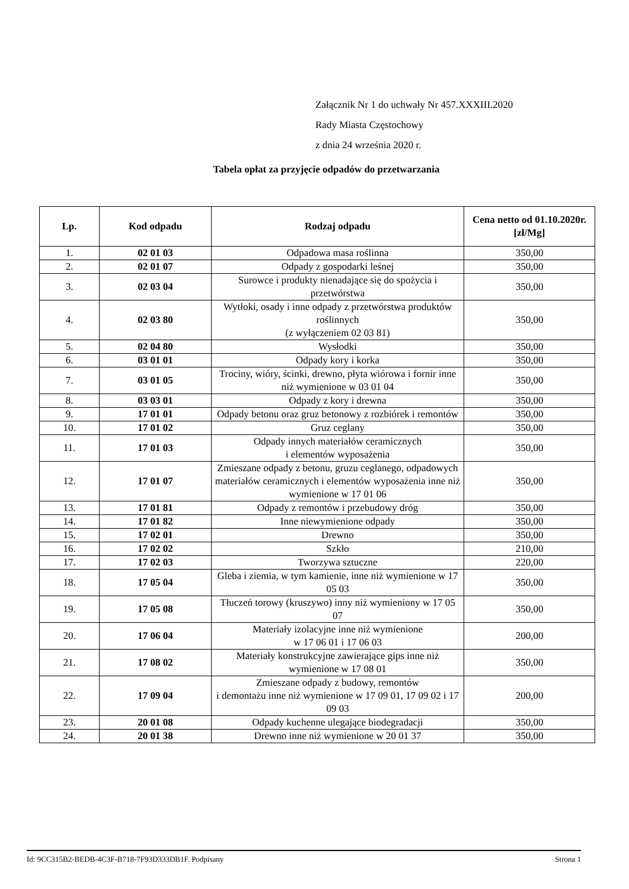Załącznik Nr 1 do uchwały Nr 457.XXXIII.2020
Rady Miasta Częstochowy
z dnia 24 września 2020 r.
Tabela opłat za przyjęcie odpadów do przetwarzania
| Lp. | Kod odpadu | Rodzaj odpadu | Cena netto od 01.10.2020r. [zł/Mg] |
| --- | --- | --- | --- |
| 1. | 02 01 03 | Odpadowa masa roślinna | 350,00 |
| 2. | 02 01 07 | Odpady z gospodarki leśnej | 350,00 |
| 3. | 02 03 04 | Surowce i produkty nienadające się do spożycia i przetwórstwa | 350,00 |
| 4. | 02 03 80 | Wytłoki, osady i inne odpady z przetwórstwa produktów roślinnych (z wyłączeniem 02 03 81) | 350,00 |
| 5. | 02 04 80 | Wysłodki | 350,00 |
| 6. | 03 01 01 | Odpady kory i korka | 350,00 |
| 7. | 03 01 05 | Trociny, wióry, ścinki, drewno, płyta wiórowa i fornir inne niż wymienione w 03 01 04 | 350,00 |
| 8. | 03 03 01 | Odpady z kory i drewna | 350,00 |
| 9. | 17 01 01 | Odpady betonu oraz gruz betonowy z rozbiórek i remontów | 350,00 |
| 10. | 17 01 02 | Gruz ceglany | 350,00 |
| 11. | 17 01 03 | Odpady innych materiałów ceramicznych i elementów wyposażenia | 350,00 |
| 12. | 17 01 07 | Zmieszane odpady z betonu, gruzu ceglanego, odpadowych materiałów ceramicznych i elementów wyposażenia inne niż wymienione w 17 01 06 | 350,00 |
| 13. | 17 01 81 | Odpady z remontów i przebudowy dróg | 350,00 |
| 14. | 17 01 82 | Inne niewymienione odpady | 350,00 |
| 15. | 17 02 01 | Drewno | 350,00 |
| 16. | 17 02 02 | Szkło | 210,00 |
| 17. | 17 02 03 | Tworzywa sztuczne | 220,00 |
| 18. | 17 05 04 | Gleba i ziemia, w tym kamienie, inne niż wymienione w 17 05 03 | 350,00 |
| 19. | 17 05 08 | Tłuczeń torowy (kruszywo) inny niż wymieniony w 17 05 07 | 350,00 |
| 20. | 17 06 04 | Materiały izolacyjne inne niż wymienione w 17 06 01 i 17 06 03 | 200,00 |
| 21. | 17 08 02 | Materiały konstrukcyjne zawierające gips inne niż wymienione w 17 08 01 | 350,00 |
| 22. | 17 09 04 | Zmieszane odpady z budowy, remontów i demontażu inne niż wymienione w 17 09 01, 17 09 02 i 17 09 03 | 200,00 |
| 23. | 20 01 08 | Odpady kuchenne ulegające biodegradacji | 350,00 |
| 24. | 20 01 38 | Drewno inne niż wymienione w 20 01 37 | 350,00 |
Id: 9CC315B2-BEDB-4C3F-B718-7F93D333DB1F. Podpisany Strona 1